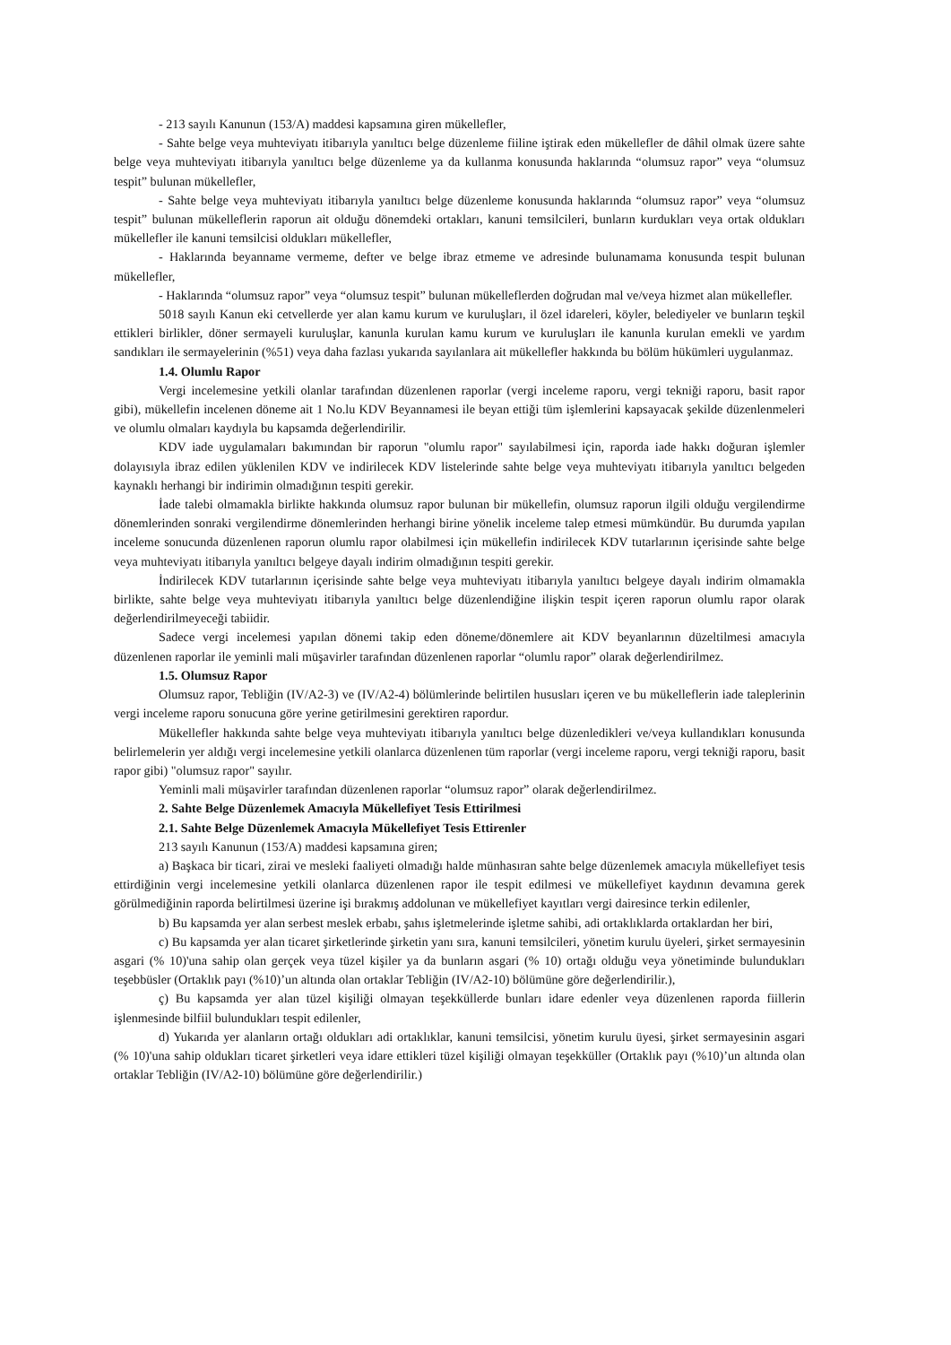- 213 sayılı Kanunun (153/A) maddesi kapsamına giren mükellefler,
- Sahte belge veya muhteviyatı itibarıyla yanıltıcı belge düzenleme fiiline iştirak eden mükellefler de dâhil olmak üzere sahte belge veya muhteviyatı itibarıyla yanıltıcı belge düzenleme ya da kullanma konusunda haklarında “olumsuz rapor” veya “olumsuz tespit” bulunan mükellefler,
- Sahte belge veya muhteviyatı itibarıyla yanıltıcı belge düzenleme konusunda haklarında “olumsuz rapor” veya “olumsuz tespit” bulunan mükelleflerin raporun ait olduğu dönemdeki ortakları, kanuni temsilcileri, bunların kurdukları veya ortak oldukları mükellefler ile kanuni temsilcisi oldukları mükellefler,
- Haklarında beyanname vermeme, defter ve belge ibraz etmeme ve adresinde bulunamama konusunda tespit bulunan mükellefler,
- Haklarında “olumsuz rapor” veya “olumsuz tespit” bulunan mükelleflerden doğrudan mal ve/veya hizmet alan mükellefler.
5018 sayılı Kanun eki cetvellerde yer alan kamu kurum ve kuruluşları, il özel idareleri, köyler, belediyeler ve bunların teşkil ettikleri birlikler, döner sermayeli kuruluşlar, kanunla kurulan kamu kurum ve kuruluşları ile kanunla kurulan emekli ve yardım sandıkları ile sermayelerinin (%51) veya daha fazlası yukarıda sayılanlara ait mükellefler hakkında bu bölüm hükümleri uygulanmaz.
1.4. Olumlu Rapor
Vergi incelemesine yetkili olanlar tarafından düzenlenen raporlar (vergi inceleme raporu, vergi tekniği raporu, basit rapor gibi), mükellefin incelenen döneme ait 1 No.lu KDV Beyannamesi ile beyan ettiği tüm işlemlerini kapsayacak şekilde düzenlenmeleri ve olumlu olmaları kaydıyla bu kapsamda değerlendirilir.
KDV iade uygulamaları bakımından bir raporun "olumlu rapor" sayılabilmesi için, raporda iade hakkı doğuran işlemler dolayısıyla ibraz edilen yüklenilen KDV ve indirilecek KDV listelerinde sahte belge veya muhteviyatı itibarıyla yanıltıcı belgeden kaynaklı herhangi bir indirimin olmadığının tespiti gerekir.
İade talebi olmamakla birlikte hakkında olumsuz rapor bulunan bir mükellefin, olumsuz raporun ilgili olduğu vergilendirme dönemlerinden sonraki vergilendirme dönemlerinden herhangi birine yönelik inceleme talep etmesi mümkündür. Bu durumda yapılan inceleme sonucunda düzenlenen raporun olumlu rapor olabilmesi için mükellefin indirilecek KDV tutarlarının içerisinde sahte belge veya muhteviyatı itibarıyla yanıltıcı belgeye dayalı indirim olmadığının tespiti gerekir.
İndirilecek KDV tutarlarının içerisinde sahte belge veya muhteviyatı itibarıyla yanıltıcı belgeye dayalı indirim olmamakla birlikte, sahte belge veya muhteviyatı itibarıyla yanıltıcı belge düzenlendiğine ilişkin tespit içeren raporun olumlu rapor olarak değerlendirilmeyeceği tabiidir.
Sadece vergi incelemesi yapılan dönemi takip eden döneme/dönemlere ait KDV beyanlarının düzeltilmesi amacıyla düzenlenen raporlar ile yeminli mali müşavirler tarafından düzenlenen raporlar “olumlu rapor” olarak değerlendirilmez.
1.5. Olumsuz Rapor
Olumsuz rapor, Tebliğin (IV/A2-3) ve (IV/A2-4) bölümlerinde belirtilen hususları içeren ve bu mükelleflerin iade taleplerinin vergi inceleme raporu sonucuna göre yerine getirilmesini gerektiren rapordur.
Mükellefler hakkında sahte belge veya muhteviyatı itibarıyla yanıltıcı belge düzenledikleri ve/veya kullandıkları konusunda belirlemelerin yer aldığı vergi incelemesine yetkili olanlarca düzenlenen tüm raporlar (vergi inceleme raporu, vergi tekniği raporu, basit rapor gibi) "olumsuz rapor" sayılır.
Yeminli mali müşavirler tarafından düzenlenen raporlar “olumsuz rapor” olarak değerlendirilmez.
2. Sahte Belge Düzenlemek Amacıyla Mükellefiyet Tesis Ettirilmesi
2.1. Sahte Belge Düzenlemek Amacıyla Mükellefiyet Tesis Ettirenler
213 sayılı Kanunun (153/A) maddesi kapsamına giren;
a) Başkaca bir ticari, zirai ve mesleki faaliyeti olmadığı halde münhasıran sahte belge düzenlemek amacıyla mükellefiyet tesis ettirdiğinin vergi incelemesine yetkili olanlarca düzenlenen rapor ile tespit edilmesi ve mükellefiyet kaydının devamına gerek görülmediğinin raporda belirtilmesi üzerine işi bırakmış addolunan ve mükellefiyet kayıtları vergi dairesince terkin edilenler,
b) Bu kapsamda yer alan serbest meslek erbabı, şahıs işletmelerinde işletme sahibi, adi ortaklıklarda ortaklardan her biri,
c) Bu kapsamda yer alan ticaret şirketlerinde şirketin yanı sıra, kanuni temsilcileri, yönetim kurulu üyeleri, şirket sermayesinin asgari (% 10)'una sahip olan gerçek veya tüzel kişiler ya da bunların asgari (% 10) ortağı olduğu veya yönetiminde bulundukları teşebbüsler (Ortaklık payı (%10)’un altında olan ortaklar Tebliğin (IV/A2-10) bölümüne göre değerlendirilir.),
ç) Bu kapsamda yer alan tüzel kişiliği olmayan teşekküllerde bunları idare edenler veya düzenlenen raporda fiillerin işlenmesinde bilfiil bulundukları tespit edilenler,
d) Yukarıda yer alanların ortağı oldukları adi ortaklıklar, kanuni temsilcisi, yönetim kurulu üyesi, şirket sermayesinin asgari (% 10)'una sahip oldukları ticaret şirketleri veya idare ettikleri tüzel kişiliği olmayan teşekküller (Ortaklık payı (%10)’un altında olan ortaklar Tebliğin (IV/A2-10) bölümüne göre değerlendirilir.)